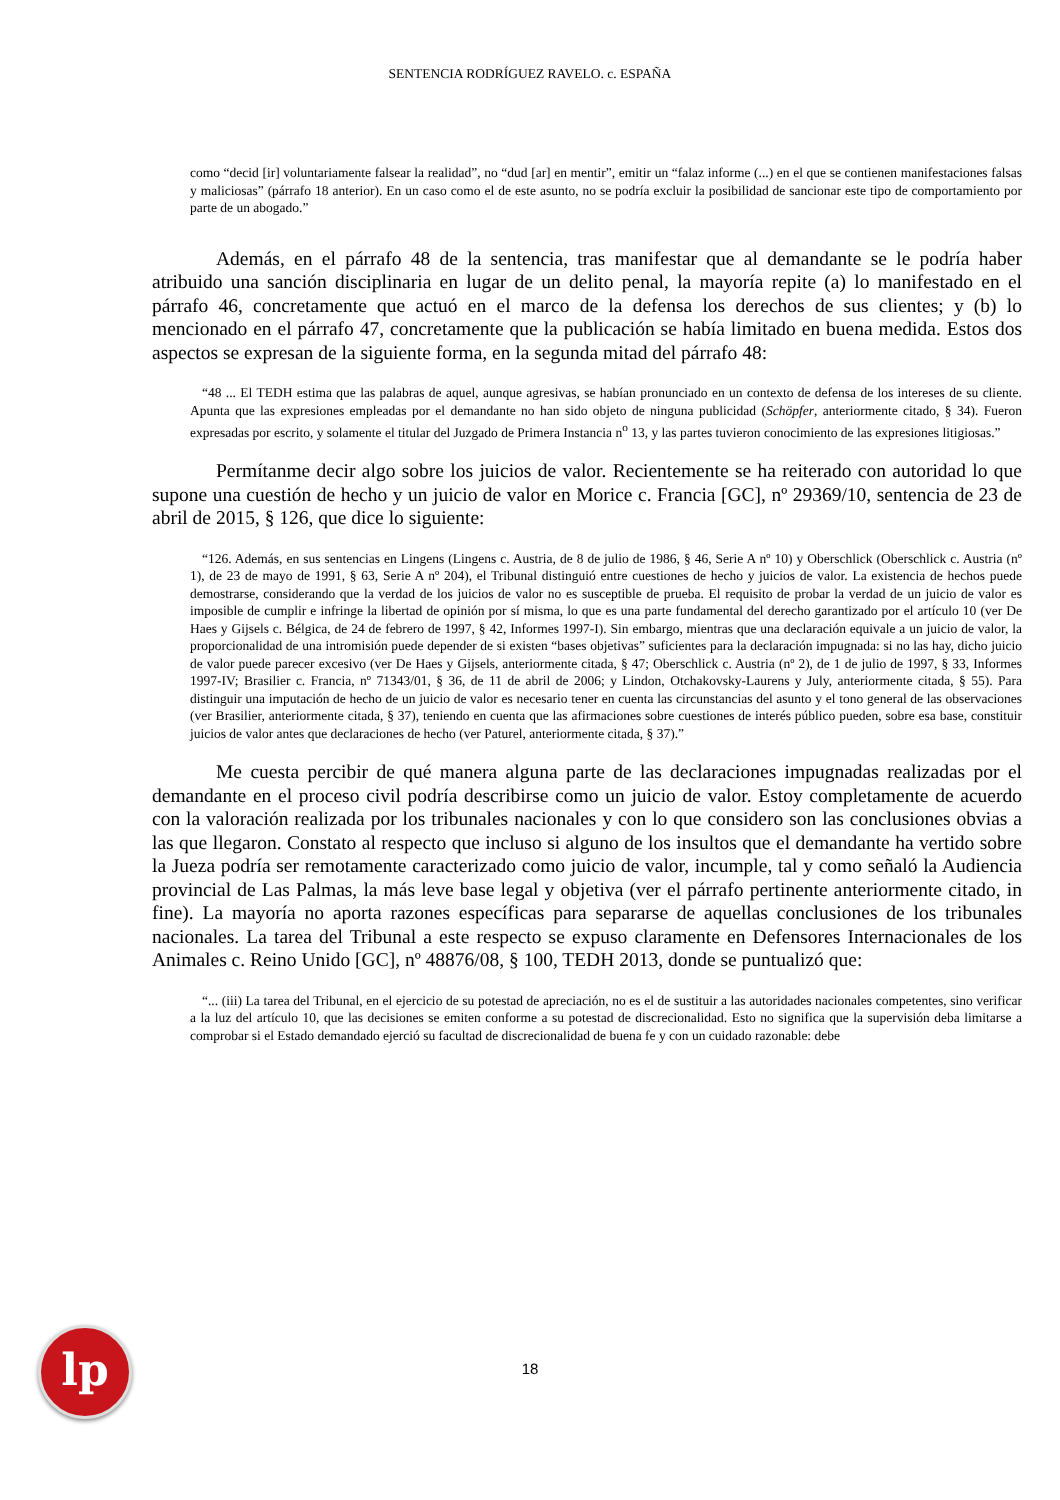SENTENCIA RODRÍGUEZ RAVELO. c. ESPAÑA
como “decid [ir] voluntariamente falsear la realidad”, no “dud [ar] en mentir”, emitir un “falaz informe (...) en el que se contienen manifestaciones falsas y maliciosas” (párrafo 18 anterior). En un caso como el de este asunto, no se podría excluir la posibilidad de sancionar este tipo de comportamiento por parte de un abogado.”
Además, en el párrafo 48 de la sentencia, tras manifestar que al demandante se le podría haber atribuido una sanción disciplinaria en lugar de un delito penal, la mayoría repite (a) lo manifestado en el párrafo 46, concretamente que actuó en el marco de la defensa los derechos de sus clientes; y (b) lo mencionado en el párrafo 47, concretamente que la publicación se había limitado en buena medida. Estos dos aspectos se expresan de la siguiente forma, en la segunda mitad del párrafo 48:
“48 ... El TEDH estima que las palabras de aquel, aunque agresivas, se habían pronunciado en un contexto de defensa de los intereses de su cliente. Apunta que las expresiones empleadas por el demandante no han sido objeto de ninguna publicidad (Schöpfer, anteriormente citado, § 34). Fueron expresadas por escrito, y solamente el titular del Juzgado de Primera Instancia n<sup>o</sup> 13, y las partes tuvieron conocimiento de las expresiones litigiosas.”
Permítanme decir algo sobre los juicios de valor. Recientemente se ha reiterado con autoridad lo que supone una cuestión de hecho y un juicio de valor en Morice c. Francia [GC], nº 29369/10, sentencia de 23 de abril de 2015, § 126, que dice lo siguiente:
“126. Además, en sus sentencias en Lingens (Lingens c. Austria, de 8 de julio de 1986, § 46, Serie A nº 10) y Oberschlick (Oberschlick c. Austria (nº 1), de 23 de mayo de 1991, § 63, Serie A nº 204), el Tribunal distinguió entre cuestiones de hecho y juicios de valor. La existencia de hechos puede demostrarse, considerando que la verdad de los juicios de valor no es susceptible de prueba. El requisito de probar la verdad de un juicio de valor es imposible de cumplir e infringe la libertad de opinión por sí misma, lo que es una parte fundamental del derecho garantizado por el artículo 10 (ver De Haes y Gijsels c. Bélgica, de 24 de febrero de 1997, § 42, Informes 1997-I). Sin embargo, mientras que una declaración equivale a un juicio de valor, la proporcionalidad de una intromisión puede depender de si existen “bases objetivas” suficientes para la declaración impugnada: si no las hay, dicho juicio de valor puede parecer excesivo (ver De Haes y Gijsels, anteriormente citada, § 47; Oberschlick c. Austria (nº 2), de 1 de julio de 1997, § 33, Informes 1997-IV; Brasilier c. Francia, nº 71343/01, § 36, de 11 de abril de 2006; y Lindon, Otchakovsky-Laurens y July, anteriormente citada, § 55). Para distinguir una imputación de hecho de un juicio de valor es necesario tener en cuenta las circunstancias del asunto y el tono general de las observaciones (ver Brasilier, anteriormente citada, § 37), teniendo en cuenta que las afirmaciones sobre cuestiones de interés público pueden, sobre esa base, constituir juicios de valor antes que declaraciones de hecho (ver Paturel, anteriormente citada, § 37).”
Me cuesta percibir de qué manera alguna parte de las declaraciones impugnadas realizadas por el demandante en el proceso civil podría describirse como un juicio de valor. Estoy completamente de acuerdo con la valoración realizada por los tribunales nacionales y con lo que considero son las conclusiones obvias a las que llegaron. Constato al respecto que incluso si alguno de los insultos que el demandante ha vertido sobre la Jueza podría ser remotamente caracterizado como juicio de valor, incumple, tal y como señaló la Audiencia provincial de Las Palmas, la más leve base legal y objetiva (ver el párrafo pertinente anteriormente citado, in fine). La mayoría no aporta razones específicas para separarse de aquellas conclusiones de los tribunales nacionales. La tarea del Tribunal a este respecto se expuso claramente en Defensores Internacionales de los Animales c. Reino Unido [GC], nº 48876/08, § 100, TEDH 2013, donde se puntualizó que:
“... (iii) La tarea del Tribunal, en el ejercicio de su potestad de apreciación, no es el de sustituir a las autoridades nacionales competentes, sino verificar a la luz del artículo 10, que las decisiones se emiten conforme a su potestad de discrecionalidad. Esto no significa que la supervisión deba limitarse a comprobar si el Estado demandado ejerció su facultad de discrecionalidad de buena fe y con un cuidado razonable: debe
lp 18